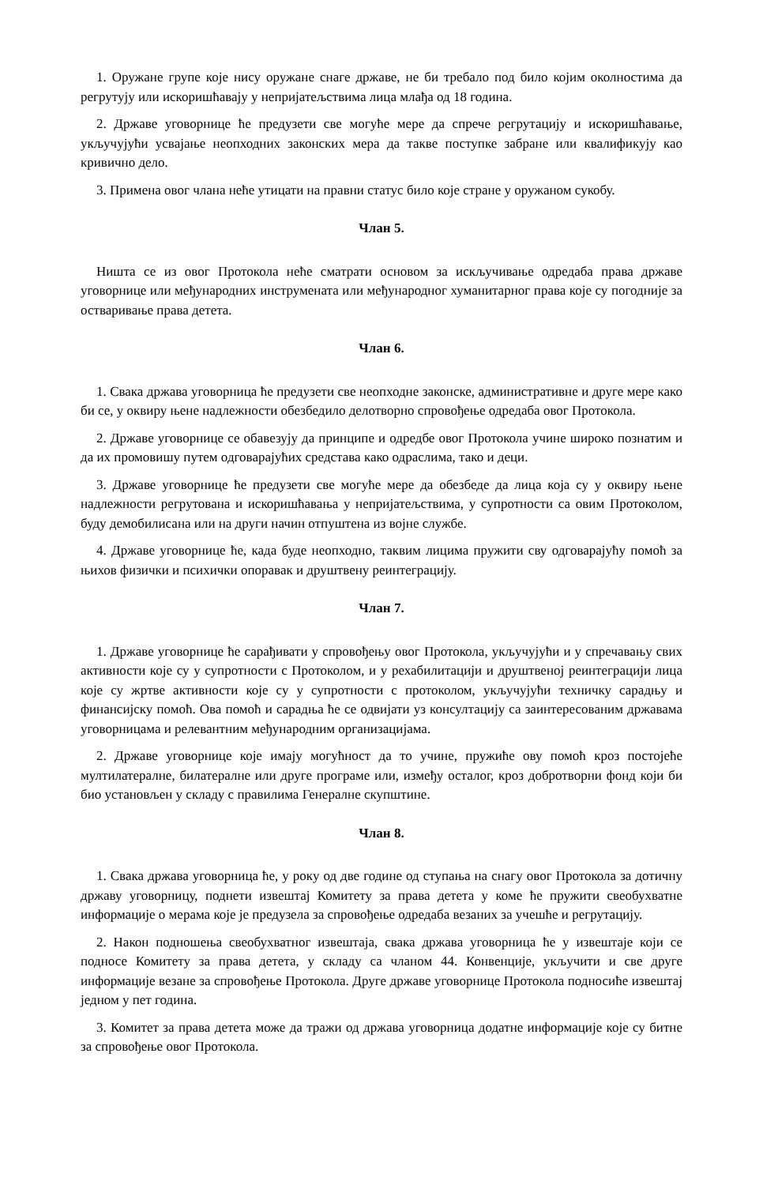1. Оружане групе које нису оружане снаге државе, не би требало под било којим околностима да регрутују или искоришћавају у непријатељствима лица млађа од 18 година.
2. Државе уговорнице ће предузети све могуће мере да спрече регрутацију и искоришћавање, укључујући усвајање неопходних законских мера да такве поступке забране или квалификују као кривично дело.
3. Примена овог члана неће утицати на правни статус било које стране у оружаном сукобу.
Члан 5.
Ништа се из овог Протокола неће сматрати основом за искључивање одредаба права државе уговорнице или међународних инструмената или међународног хуманитарног права које су погодније за остваривање права детета.
Члан 6.
1. Свака држава уговорница ће предузети све неопходне законске, административне и друге мере како би се, у оквиру њене надлежности обезбедило делотворно спровођење одредаба овог Протокола.
2. Државе уговорнице се обавезују да принципе и одредбе овог Протокола учине широко познатим и да их промовишу путем одговарајућих средстава како одраслима, тако и деци.
3. Државе уговорнице ће предузети све могуће мере да обезбеде да лица која су у оквиру њене надлежности регрутована и искоришћавања у непријатељствима, у супротности са овим Протоколом, буду демобилисана или на други начин отпуштена из војне службе.
4. Државе уговорнице ће, када буде неопходно, таквим лицима пружити сву одговарајућу помоћ за њихов физички и психички опоравак и друштвену реинтеграцију.
Члан 7.
1. Државе уговорнице ће сарађивати у спровођењу овог Протокола, укључујући и у спречавању свих активности које су у супротности с Протоколом, и у рехабилитацији и друштвеној реинтеграцији лица које су жртве активности које су у супротности с протоколом, укључујући техничку сарадњу и финансијску помоћ. Ова помоћ и сарадња ће се одвијати уз консултацију са заинтересованим државама уговорницама и релевантним међународним организацијама.
2. Државе уговорнице које имају могућност да то учине, пружиће ову помоћ кроз постојеће мултилатералне, билатералне или друге програме или, између осталог, кроз добротворни фонд који би био установљен у складу с правилима Генералне скупштине.
Члан 8.
1. Свака држава уговорница ће, у року од две године од ступања на снагу овог Протокола за дотичну државу уговорницу, поднети извештај Комитету за права детета у коме ће пружити свеобухватне информације о мерама које је предузела за спровођење одредаба везаних за учешће и регрутацију.
2. Након подношења свеобухватног извештаја, свака држава уговорница ће у извештаје који се подносе Комитету за права детета, у складу са чланом 44. Конвенције, укључити и све друге информације везане за спровођење Протокола. Друге државе уговорнице Протокола подносиће извештај једном у пет година.
3. Комитет за права детета може да тражи од држава уговорница додатне информације које су битне за спровођење овог Протокола.